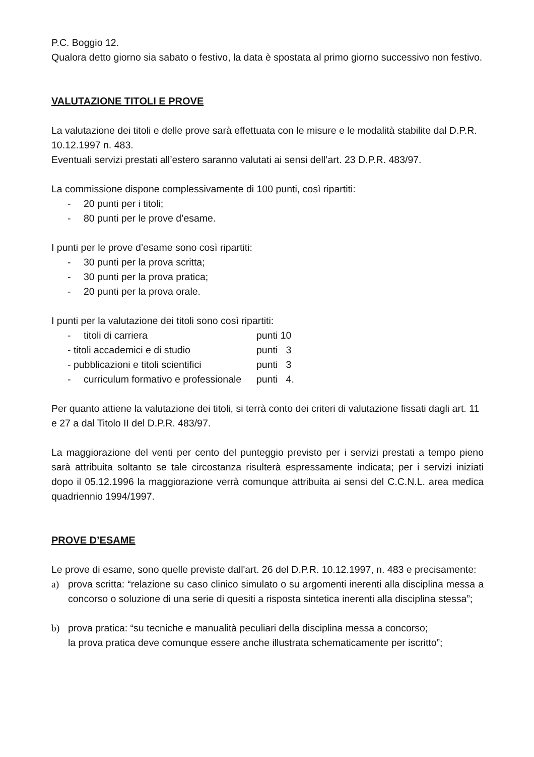P.C. Boggio 12.
Qualora detto giorno sia sabato o festivo, la data è spostata al primo giorno successivo non festivo.
VALUTAZIONE TITOLI E PROVE
La valutazione dei titoli e delle prove sarà effettuata con le misure e le modalità stabilite dal D.P.R. 10.12.1997 n. 483.
Eventuali servizi prestati all’estero saranno valutati ai sensi dell’art. 23 D.P.R. 483/97.
La commissione dispone complessivamente di 100 punti, così ripartiti:
- 20 punti per i titoli;
- 80 punti per le prove d’esame.
I punti per le prove d’esame sono così ripartiti:
- 30 punti per la prova scritta;
- 30 punti per la prova pratica;
- 20 punti per la prova orale.
I punti per la valutazione dei titoli sono così ripartiti:
- titoli di carriera punti 10
- titoli accademici e di studio punti 3
- pubblicazioni e titoli scientifici punti 3
- curriculum formativo e professionale punti 4.
Per quanto attiene la valutazione dei titoli, si terrà conto dei criteri di valutazione fissati dagli art. 11 e 27 a dal Titolo II del D.P.R. 483/97.
La maggiorazione del venti per cento del punteggio previsto per i servizi prestati a tempo pieno sarà attribuita soltanto se tale circostanza risulterà espressamente indicata; per i servizi iniziati dopo il 05.12.1996 la maggiorazione verrà comunque attribuita ai sensi del C.C.N.L. area medica quadriennio 1994/1997.
PROVE D’ESAME
Le prove di esame, sono quelle previste dall'art. 26 del D.P.R. 10.12.1997, n. 483 e precisamente:
a) prova scritta: “relazione su caso clinico simulato o su argomenti inerenti alla disciplina messa a concorso o soluzione di una serie di quesiti a risposta sintetica inerenti alla disciplina stessa”;
b) prova pratica: “su tecniche e manualità peculiari della disciplina messa a concorso;
la prova pratica deve comunque essere anche illustrata schematicamente per iscritto”;